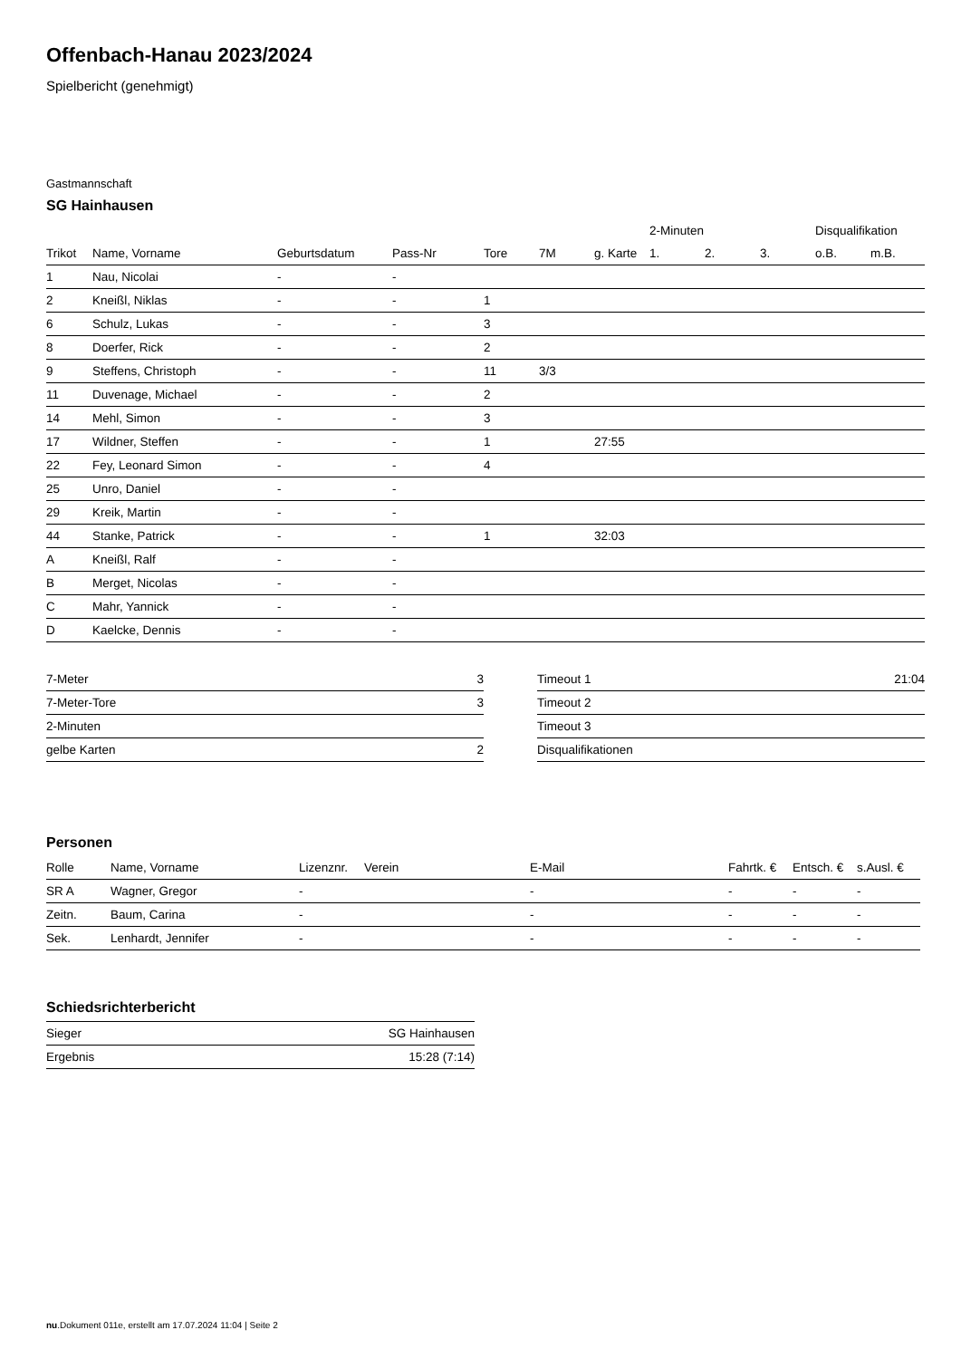Offenbach-Hanau 2023/2024
Spielbericht (genehmigt)
Gastmannschaft
SG Hainhausen
| | | | | | | | 2-Minuten | | | Disqualifikation | |
| --- | --- | --- | --- | --- | --- | --- | --- | --- | --- | --- | --- |
| Trikot | Name, Vorname | Geburtsdatum | Pass-Nr | Tore | 7M | g. Karte | 1. | 2. | 3. | o.B. | m.B. |
| 1 | Nau, Nicolai | - | - | | | | | | | | |
| 2 | Kneißl, Niklas | - | - | 1 | | | | | | | |
| 6 | Schulz, Lukas | - | - | 3 | | | | | | | |
| 8 | Doerfer, Rick | - | - | 2 | | | | | | | |
| 9 | Steffens, Christoph | - | - | 11 | 3/3 | | | | | | |
| 11 | Duvenage, Michael | - | - | 2 | | | | | | | |
| 14 | Mehl, Simon | - | - | 3 | | | | | | | |
| 17 | Wildner, Steffen | - | - | 1 | | 27:55 | | | | | |
| 22 | Fey, Leonard Simon | - | - | 4 | | | | | | | |
| 25 | Unro, Daniel | - | - | | | | | | | | |
| 29 | Kreik, Martin | - | - | | | | | | | | |
| 44 | Stanke, Patrick | - | - | 1 | | 32:03 | | | | | |
| A | Kneißl, Ralf | - | - | | | | | | | | |
| B | Merget, Nicolas | - | - | | | | | | | | |
| C | Mahr, Yannick | - | - | | | | | | | | |
| D | Kaelcke, Dennis | - | - | | | | | | | | |
| 7-Meter | 3 |
| 7-Meter-Tore | 3 |
| 2-Minuten | |
| gelbe Karten | 2 |
| Timeout 1 | 21:04 |
| Timeout 2 | |
| Timeout 3 | |
| Disqualifikationen | |
Personen
| Rolle | Name, Vorname | Lizenznr. | Verein | E-Mail | Fahrtk. € | Entsch. € | s.Ausl. € |
| --- | --- | --- | --- | --- | --- | --- | --- |
| SR A | Wagner, Gregor | - | | - | - | - | - |
| Zeitn. | Baum, Carina | - | | - | - | - | - |
| Sek. | Lenhardt, Jennifer | - | | - | - | - | - |
Schiedsrichterbericht
| Sieger | SG Hainhausen |
| Ergebnis | 15:28 (7:14) |
nu.Dokument 011e, erstellt am 17.07.2024 11:04 | Seite 2